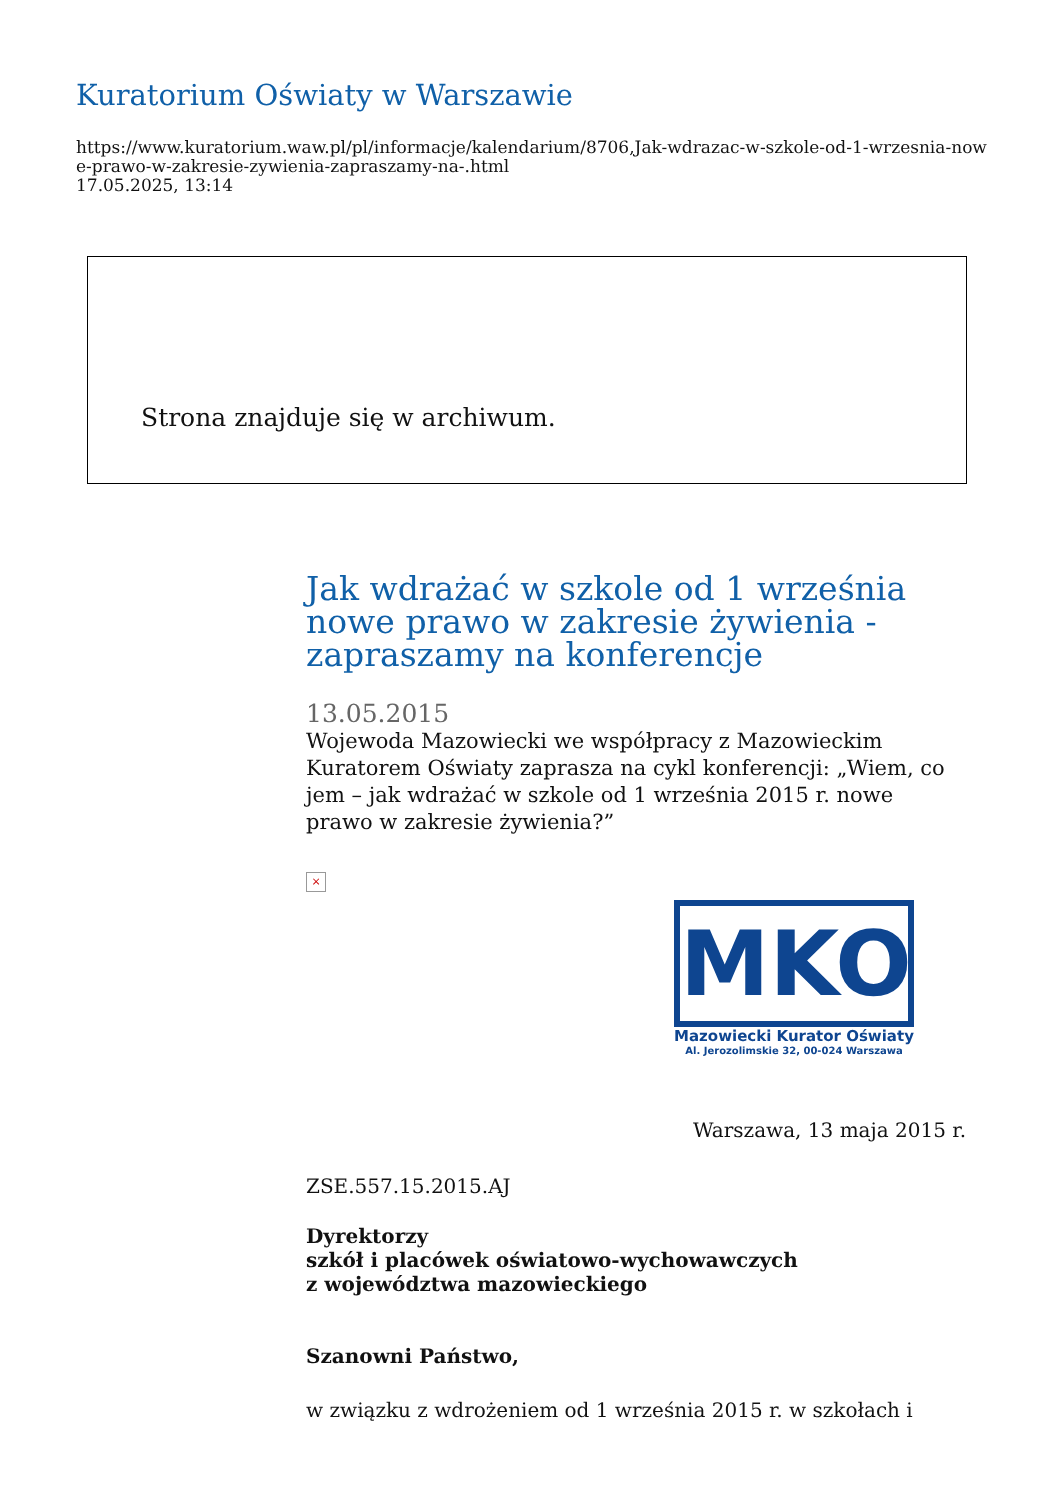Kuratorium Oświaty w Warszawie
https://www.kuratorium.waw.pl/pl/informacje/kalendarium/8706,Jak-wdrazac-w-szkole-od-1-wrzesnia-nowe-prawo-w-zakresie-zywienia-zapraszamy-na-.html
17.05.2025, 13:14
Strona znajduje się w archiwum.
Jak wdrażać w szkole od 1 września nowe prawo w zakresie żywienia - zapraszamy na konferencje
13.05.2015
Wojewoda Mazowiecki we współpracy z Mazowieckim Kuratorem Oświaty zaprasza na cykl konferencji: „Wiem, co jem – jak wdrażać w szkole od 1 września 2015 r. nowe prawo w zakresie żywienia?”
×
MKO
Mazowiecki Kurator Oświaty
Al. Jerozolimskie 32, 00-024 Warszawa
Warszawa, 13 maja 2015 r.
ZSE.557.15.2015.AJ
Dyrektorzy
szkół i placówek oświatowo-wychowawczych
z województwa mazowieckiego
Szanowni Państwo,
w związku z wdrożeniem od 1 września 2015 r. w szkołach i